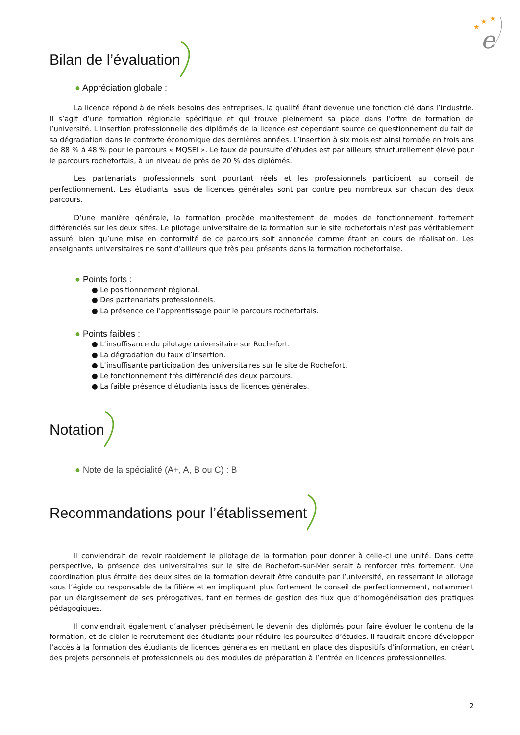★
★
★
e
Bilan de l’évaluation
● Appréciation globale :
La licence répond à de réels besoins des entreprises, la qualité étant devenue une fonction clé dans l’industrie. Il s’agit d’une formation régionale spécifique et qui trouve pleinement sa place dans l’offre de formation de l’université. L’insertion professionnelle des diplômés de la licence est cependant source de questionnement du fait de sa dégradation dans le contexte économique des dernières années. L’insertion à six mois est ainsi tombée en trois ans de 88 % à 48 % pour le parcours « MQSEI ». Le taux de poursuite d’études est par ailleurs structurellement élevé pour le parcours rochefortais, à un niveau de près de 20 % des diplômés.
Les partenariats professionnels sont pourtant réels et les professionnels participent au conseil de perfectionnement. Les étudiants issus de licences générales sont par contre peu nombreux sur chacun des deux parcours.
D’une manière générale, la formation procède manifestement de modes de fonctionnement fortement différenciés sur les deux sites. Le pilotage universitaire de la formation sur le site rochefortais n’est pas véritablement assuré, bien qu’une mise en conformité de ce parcours soit annoncée comme étant en cours de réalisation. Les enseignants universitaires ne sont d’ailleurs que très peu présents dans la formation rochefortaise.
● Points forts :
● Le positionnement régional.
● Des partenariats professionnels.
● La présence de l’apprentissage pour le parcours rochefortais.
● Points faibles :
● L’insuffisance du pilotage universitaire sur Rochefort.
● La dégradation du taux d’insertion.
● L’insuffisante participation des universitaires sur le site de Rochefort.
● Le fonctionnement très différencié des deux parcours.
● La faible présence d’étudiants issus de licences générales.
Notation
● Note de la spécialité (A+, A, B ou C) : B
Recommandations pour l’établissement
Il conviendrait de revoir rapidement le pilotage de la formation pour donner à celle-ci une unité. Dans cette perspective, la présence des universitaires sur le site de Rochefort-sur-Mer serait à renforcer très fortement. Une coordination plus étroite des deux sites de la formation devrait être conduite par l’université, en resserrant le pilotage sous l’égide du responsable de la filière et en impliquant plus fortement le conseil de perfectionnement, notamment par un élargissement de ses prérogatives, tant en termes de gestion des flux que d’homogénéisation des pratiques pédagogiques.
Il conviendrait également d’analyser précisément le devenir des diplômés pour faire évoluer le contenu de la formation, et de cibler le recrutement des étudiants pour réduire les poursuites d’études. Il faudrait encore développer l’accès à la formation des étudiants de licences générales en mettant en place des dispositifs d’information, en créant des projets personnels et professionnels ou des modules de préparation à l’entrée en licences professionnelles.
2